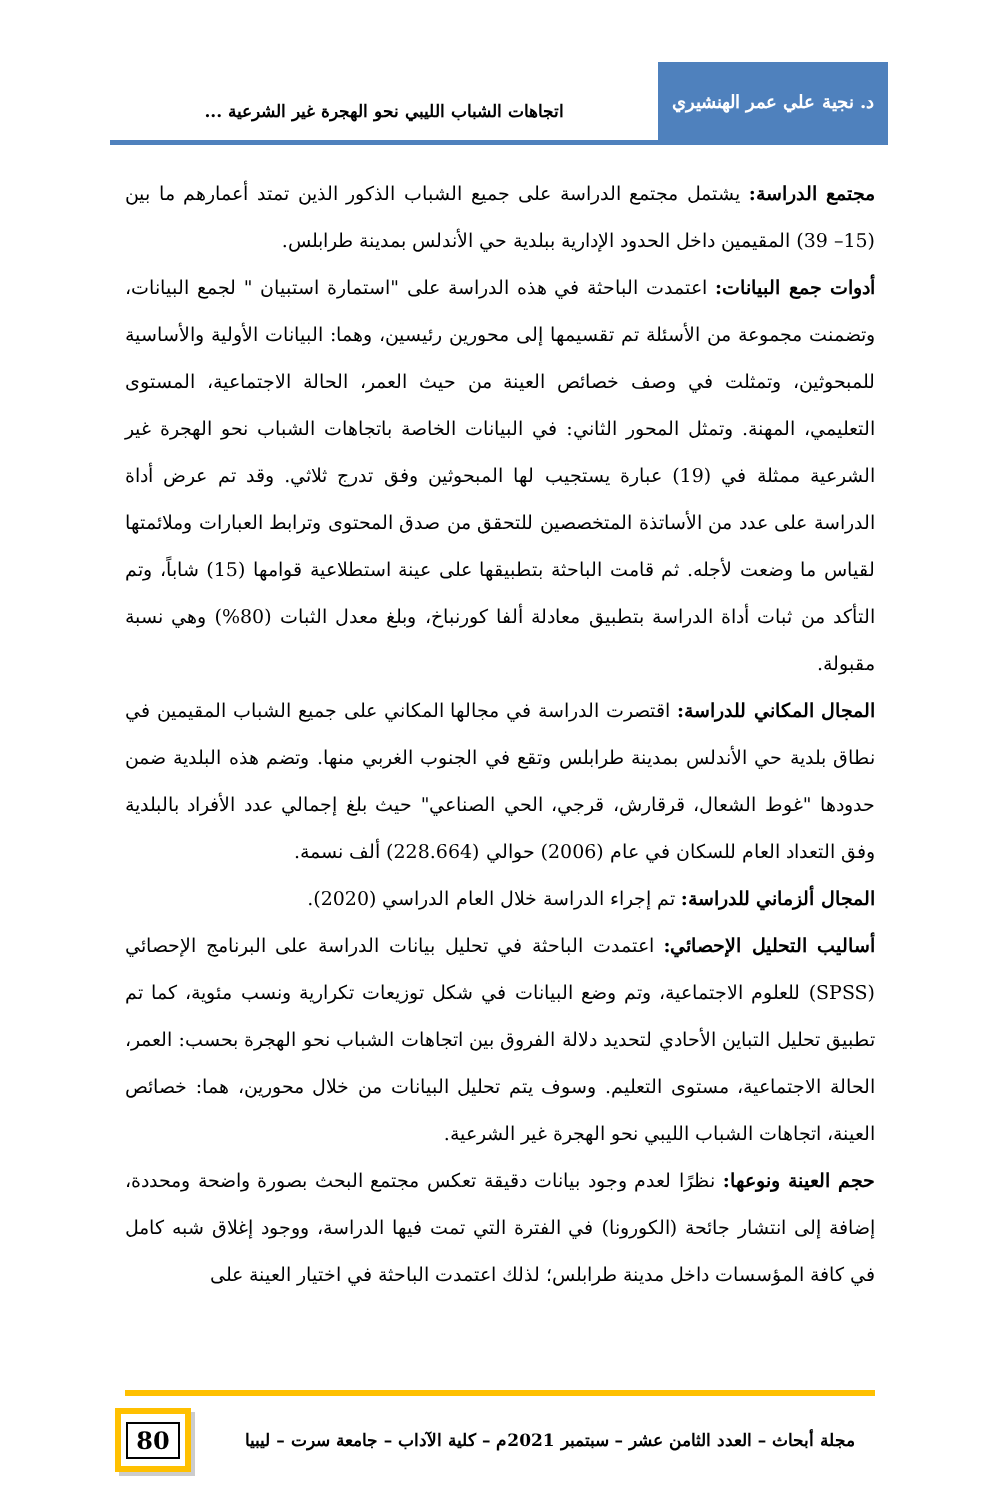د. نجية علي عمر الهنشيري
اتجاهات الشباب الليبي نحو الهجرة غير الشرعية ...
مجتمع الدراسة: يشتمل مجتمع الدراسة على جميع الشباب الذكور الذين تمتد أعمارهم ما بين (15– 39) المقيمين داخل الحدود الإدارية ببلدية حي الأندلس بمدينة طرابلس.
أدوات جمع البيانات: اعتمدت الباحثة في هذه الدراسة على "استمارة استبيان " لجمع البيانات، وتضمنت مجموعة من الأسئلة تم تقسيمها إلى محورين رئيسين، وهما: البيانات الأولية والأساسية للمبحوثين، وتمثلت في وصف خصائص العينة من حيث العمر، الحالة الاجتماعية، المستوى التعليمي، المهنة. وتمثل المحور الثاني: في البيانات الخاصة باتجاهات الشباب نحو الهجرة غير الشرعية ممثلة في (19) عبارة يستجيب لها المبحوثين وفق تدرج ثلاثي. وقد تم عرض أداة الدراسة على عدد من الأساتذة المتخصصين للتحقق من صدق المحتوى وترابط العبارات وملائمتها لقياس ما وضعت لأجله. ثم قامت الباحثة بتطبيقها على عينة استطلاعية قوامها (15) شاباً، وتم التأكد من ثبات أداة الدراسة بتطبيق معادلة ألفا كورنباخ، وبلغ معدل الثبات (80%) وهي نسبة مقبولة.
المجال المكاني للدراسة: اقتصرت الدراسة في مجالها المكاني على جميع الشباب المقيمين في نطاق بلدية حي الأندلس بمدينة طرابلس وتقع في الجنوب الغربي منها. وتضم هذه البلدية ضمن حدودها "غوط الشعال، قرقارش، قرجي، الحي الصناعي" حيث بلغ إجمالي عدد الأفراد بالبلدية وفق التعداد العام للسكان في عام (2006) حوالي (228.664) ألف نسمة.
المجال ألزماني للدراسة: تم إجراء الدراسة خلال العام الدراسي (2020).
أساليب التحليل الإحصائي: اعتمدت الباحثة في تحليل بيانات الدراسة على البرنامج الإحصائي (SPSS) للعلوم الاجتماعية، وتم وضع البيانات في شكل توزيعات تكرارية ونسب مئوية، كما تم تطبيق تحليل التباين الأحادي لتحديد دلالة الفروق بين اتجاهات الشباب نحو الهجرة بحسب: العمر، الحالة الاجتماعية، مستوى التعليم. وسوف يتم تحليل البيانات من خلال محورين، هما: خصائص العينة، اتجاهات الشباب الليبي نحو الهجرة غير الشرعية.
حجم العينة ونوعها: نظرًا لعدم وجود بيانات دقيقة تعكس مجتمع البحث بصورة واضحة ومحددة، إضافة إلى انتشار جائحة (الكورونا) في الفترة التي تمت فيها الدراسة، ووجود إغلاق شبه كامل في كافة المؤسسات داخل مدينة طرابلس؛ لذلك اعتمدت الباحثة في اختيار العينة على
مجلة أبحاث – العدد الثامن عشر – سبتمبر 2021م – كلية الآداب – جامعة سرت – ليبيا
80